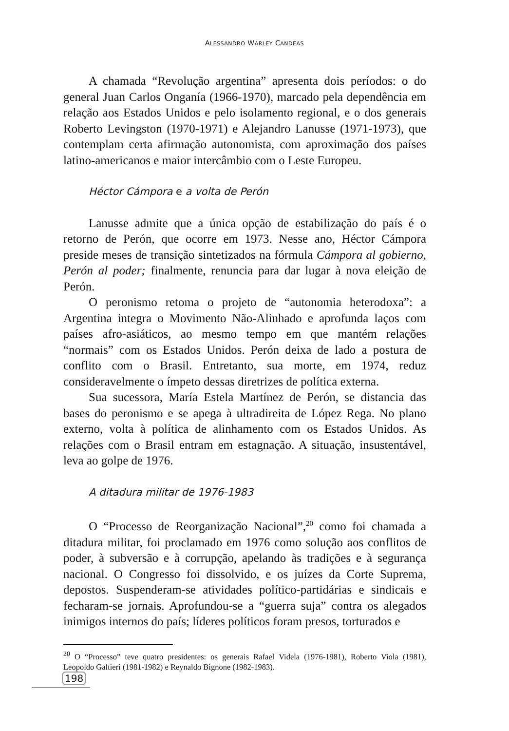ALESSANDRO WARLEY CANDEAS
A chamada “Revolução argentina” apresenta dois períodos: o do general Juan Carlos Onganía (1966-1970), marcado pela dependência em relação aos Estados Unidos e pelo isolamento regional, e o dos generais Roberto Levingston (1970-1971) e Alejandro Lanusse (1971-1973), que contemplam certa afirmação autonomista, com aproximação dos países latino-americanos e maior intercâmbio com o Leste Europeu.
Héctor Cámpora e a volta de Perón
Lanusse admite que a única opção de estabilização do país é o retorno de Perón, que ocorre em 1973. Nesse ano, Héctor Cámpora preside meses de transição sintetizados na fórmula Cámpora al gobierno, Perón al poder; finalmente, renuncia para dar lugar à nova eleição de Perón.
O peronismo retoma o projeto de “autonomia heterodoxa”: a Argentina integra o Movimento Não-Alinhado e aprofunda laços com países afro-asiáticos, ao mesmo tempo em que mantém relações “normais” com os Estados Unidos. Perón deixa de lado a postura de conflito com o Brasil. Entretanto, sua morte, em 1974, reduz consideravelmente o ímpeto dessas diretrizes de política externa.
Sua sucessora, María Estela Martínez de Perón, se distancia das bases do peronismo e se apega à ultradireita de López Rega. No plano externo, volta à política de alinhamento com os Estados Unidos. As relações com o Brasil entram em estagnação. A situação, insustentável, leva ao golpe de 1976.
A ditadura militar de 1976-1983
O “Processo de Reorganização Nacional”,<sup>20</sup> como foi chamada a ditadura militar, foi proclamado em 1976 como solução aos conflitos de poder, à subversão e à corrupção, apelando às tradições e à segurança nacional. O Congresso foi dissolvido, e os juízes da Corte Suprema, depostos. Suspenderam-se atividades político-partidárias e sindicais e fecharam-se jornais. Aprofundou-se a “guerra suja” contra os alegados inimigos internos do país; líderes políticos foram presos, torturados e
<sup>20</sup> O “Processo” teve quatro presidentes: os generais Rafael Videla (1976-1981), Roberto Viola (1981), Leopoldo Galtieri (1981-1982) e Reynaldo Bignone (1982-1983).
198